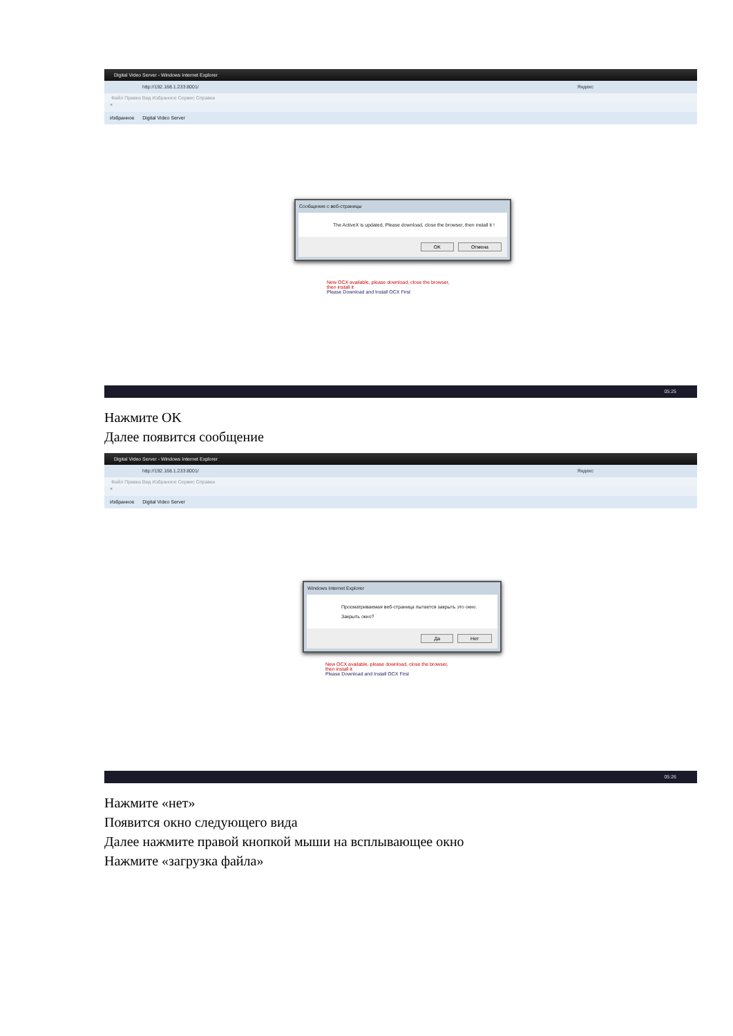Digital Video Server - Windows Internet Explorer
http://192.168.1.233:8001/ Яндекс
Файл Правка Вид Избранное Сервис Справка
×
Избранное Digital Video Server
Сообщение с веб-страницы
The ActiveX is updated, Please download, close the browser, then install it !
OK Отмена
New OCX available, please download, close the browser,
then install it
Please Download and Install OCX First
05:25
Нажмите OK
Далее появится сообщение
Digital Video Server - Windows Internet Explorer
http://192.168.1.233:8001/ Яндекс
Файл Правка Вид Избранное Сервис Справка
×
Избранное Digital Video Server
Windows Internet Explorer
Просматриваемая веб-страница пытается закрыть это окно.
Закрыть окно?
Да Нет
New OCX available, please download, close the browser,
then install it
Please Download and Install OCX First
05:26
Нажмите «нет»
Появится окно следующего вида
Далее нажмите правой кнопкой мыши на всплывающее окно
Нажмите «загрузка файла»